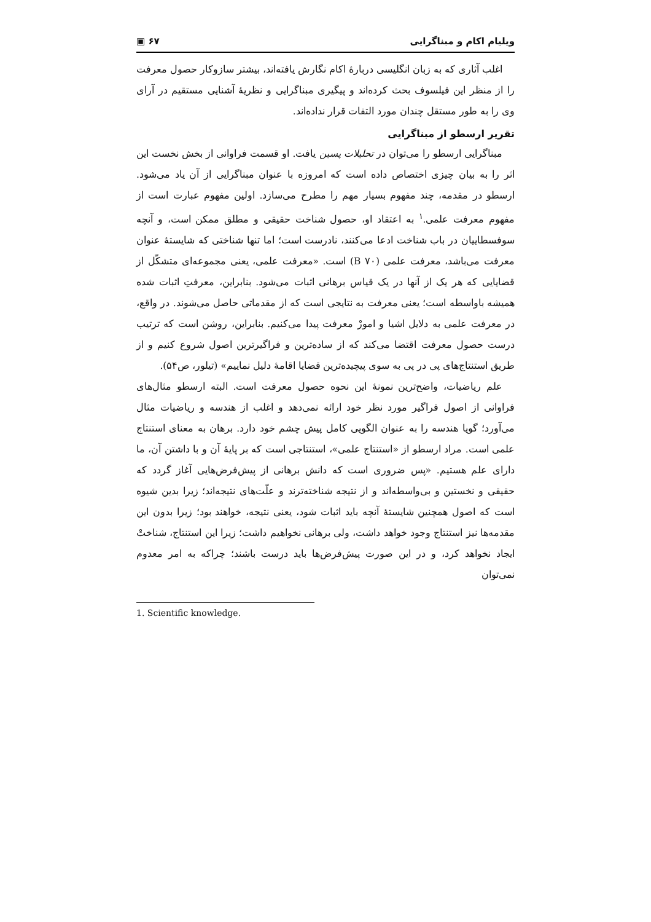ویلیام اکام و مبناگرایی ۶۷ ▣
اغلب آثاری که به زبان انگلیسی دربارهٔ اکام نگارش یافته‌اند، بیشتر سازوکار حصول معرفت را از منظر این فیلسوف بحث کرده‌اند و پیگیری مبناگرایی و نظریهٔ آشنایی مستقیم در آرای وی را به طور مستقل چندان مورد التفات قرار نداده‌اند.
تقریر ارسطو از مبناگرایی
مبناگرایی ارسطو را می‌توان در تحلیلات پسین یافت. او قسمت فراوانی از بخش نخست این اثر را به بیان چیزی اختصاص داده است که امروزه با عنوان مبناگرایی از آن یاد می‌شود. ارسطو در مقدمه، چند مفهوم بسیار مهم را مطرح می‌سازد. اولین مفهوم عبارت است از مفهوم معرفت علمی.<sup>۱</sup> به اعتقاد او، حصول شناخت حقیقی و مطلق ممکن است، و آنچه سوفسطاییان در باب شناخت ادعا می‌کنند، نادرست است؛ اما تنها شناختی که شایستهٔ عنوان معرفت می‌باشد، معرفت علمی (B ۷۰) است. «معرفت علمی، یعنی مجموعه‌ای متشکّل از قضایایی که هر یک از آنها در یک قیاس برهانی اثبات می‌شود. بنابراین، معرفتِ اثبات شده همیشه باواسطه است؛ یعنی معرفت به نتایجی است که از مقدماتی حاصل می‌شوند. در واقع، در معرفت علمی به دلایل اشیا و امورْ معرفت پیدا می‌کنیم. بنابراین، روشن است که ترتیب درست حصول معرفت اقتضا می‌کند که از ساده‌ترین و فراگیرترین اصول شروع کنیم و از طریق استنتاج‌های پی در پی به سوی پیچیده‌ترین قضایا اقامهٔ دلیل نماییم» (تیلور، ص۵۴).
علم ریاضیات، واضح‌ترین نمونهٔ این نحوه حصول معرفت است. البته ارسطو مثال‌های فراوانی از اصول فراگیر مورد نظر خود ارائه نمی‌دهد و اغلب از هندسه و ریاضیات مثال می‌آورد؛ گویا هندسه را به عنوان الگویی کامل پیش چشم خود دارد. برهان به معنای استنتاج علمی است. مراد ارسطو از «استنتاج علمی»، استنتاجی است که بر پایهٔ آن و با داشتن آن، ما دارای علم هستیم. «پس ضروری است که دانش برهانی از پیش‌فرض‌هایی آغاز گردد که حقیقی و نخستین و بی‌واسطه‌اند و از نتیجه شناخته‌ترند و علّت‌های نتیجه‌اند؛ زیرا بدین شیوه است که اصول همچنین شایستهٔ آنچه باید اثبات شود، یعنی نتیجه، خواهند بود؛ زیرا بدون این مقدمه‌ها نیز استنتاج وجود خواهد داشت، ولی برهانی نخواهیم داشت؛ زیرا این استنتاج، شناختْ ایجاد نخواهد کرد، و در این صورت پیش‌فرض‌ها باید درست باشند؛ چراکه به امر معدوم نمی‌توان
1. Scientific knowledge.